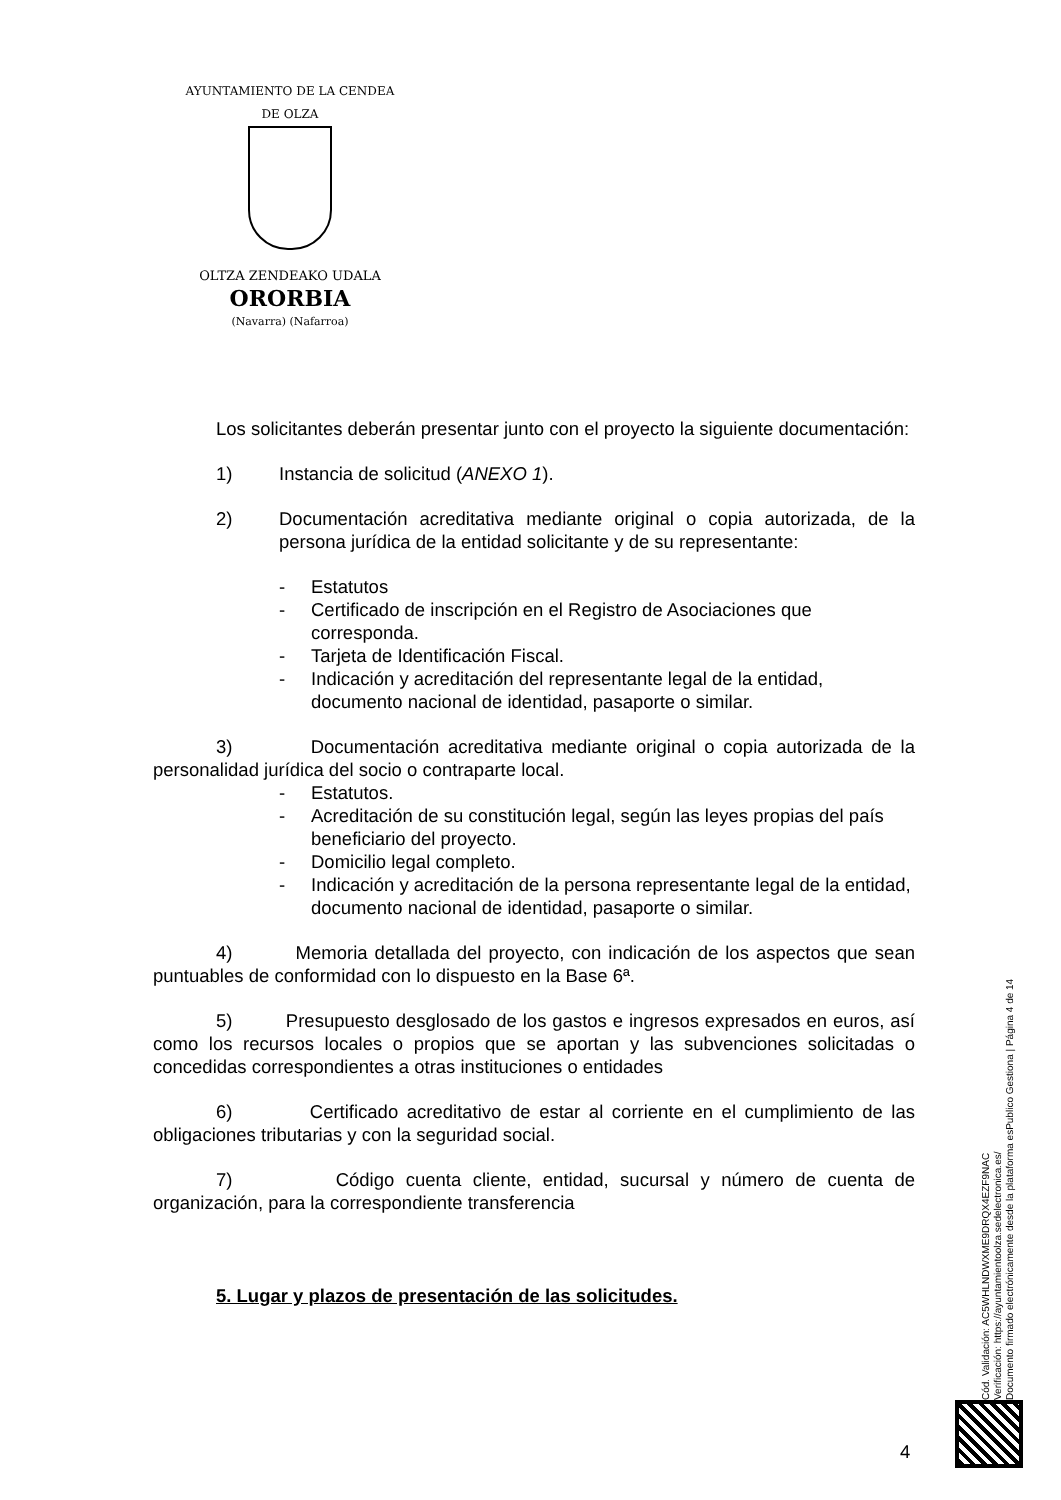AYUNTAMIENTO DE LA CENDEA DE OLZA
OLTZA ZENDEAKO UDALA
ORORBIA
(Navarra) (Nafarroa)
Los solicitantes deberán presentar junto con el proyecto la siguiente documentación:
1) Instancia de solicitud (ANEXO 1).
2) Documentación acreditativa mediante original o copia autorizada, de la persona jurídica de la entidad solicitante y de su representante:
- Estatutos
- Certificado de inscripción en el Registro de Asociaciones que corresponda.
- Tarjeta de Identificación Fiscal.
- Indicación y acreditación del representante legal de la entidad, documento nacional de identidad, pasaporte o similar.
3) Documentación acreditativa mediante original o copia autorizada de la personalidad jurídica del socio o contraparte local.
- Estatutos.
- Acreditación de su constitución legal, según las leyes propias del país beneficiario del proyecto.
- Domicilio legal completo.
- Indicación y acreditación de la persona representante legal de la entidad, documento nacional de identidad, pasaporte o similar.
4) Memoria detallada del proyecto, con indicación de los aspectos que sean puntuables de conformidad con lo dispuesto en la Base 6ª.
5) Presupuesto desglosado de los gastos e ingresos expresados en euros, así como los recursos locales o propios que se aportan y las subvenciones solicitadas o concedidas correspondientes a otras instituciones o entidades
6) Certificado acreditativo de estar al corriente en el cumplimiento de las obligaciones tributarias y con la seguridad social.
7) Código cuenta cliente, entidad, sucursal y número de cuenta de organización, para la correspondiente transferencia
5. Lugar y plazos de presentación de las solicitudes.
Cód. Validación: AC5WHLNDWXME9DRQX4EZF9NAC
Verificación: https://ayuntamientoolza.sedelectronica.es/
Documento firmado electrónicamente desde la plataforma esPublico Gestiona | Página 4 de 14
4